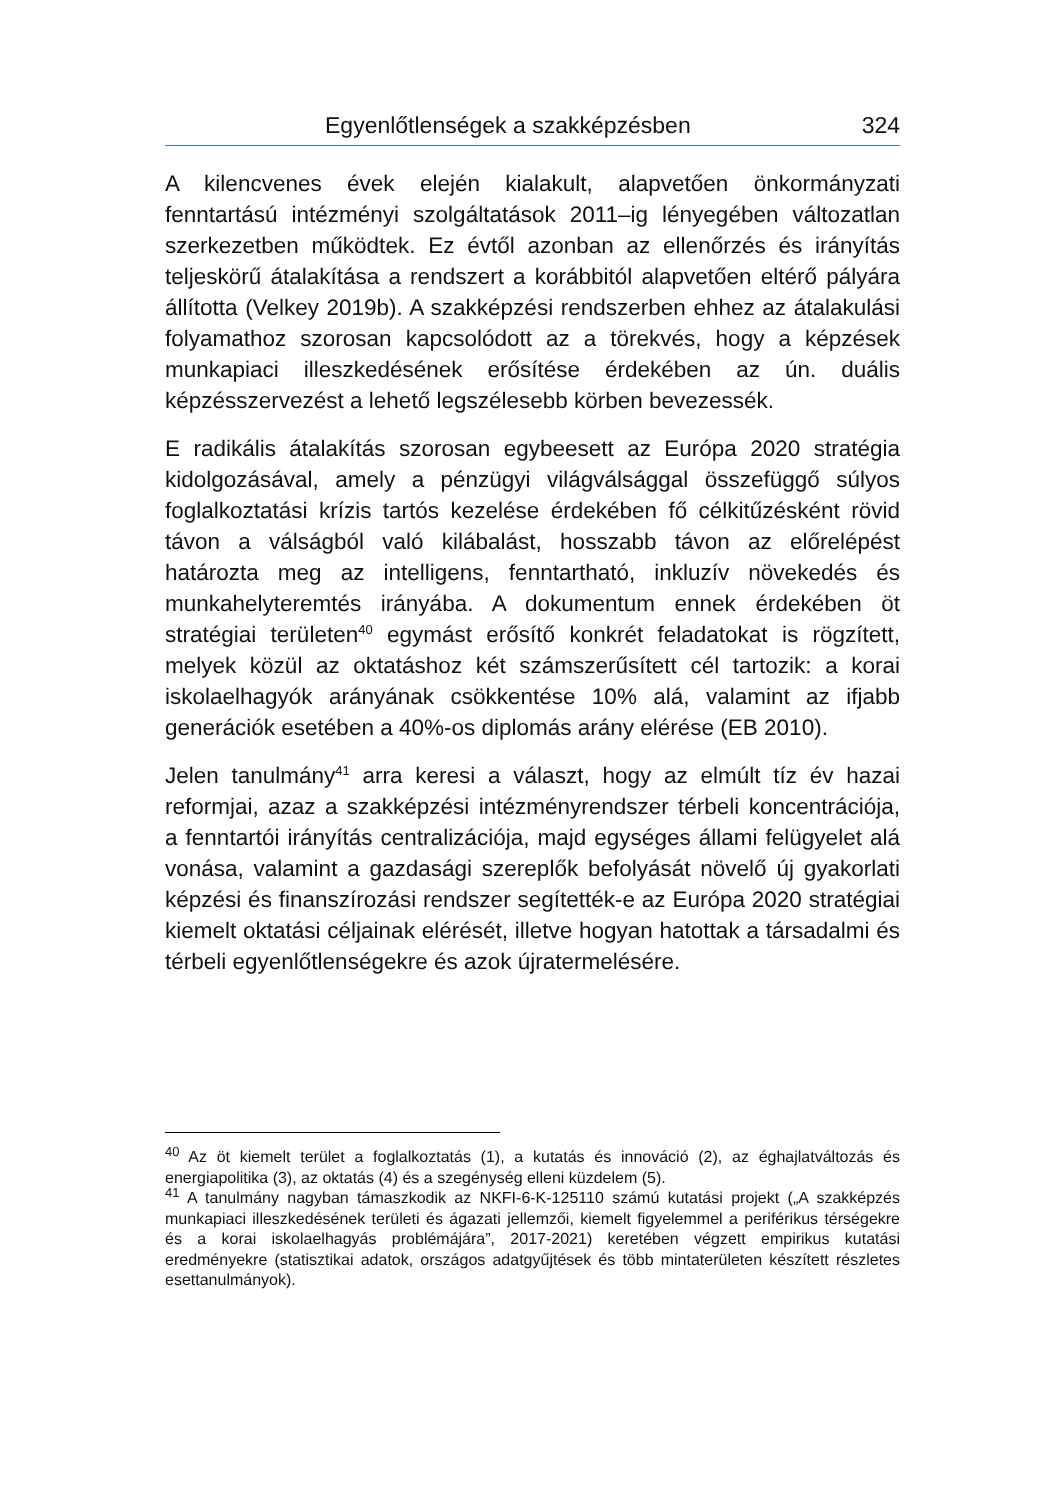Egyenlőtlenségek a szakképzésben 324
A kilencvenes évek elején kialakult, alapvetően önkormányzati fenntartású intézményi szolgáltatások 2011–ig lényegében változatlan szerkezetben működtek. Ez évtől azonban az ellenőrzés és irányítás teljeskörű átalakítása a rendszert a korábbitól alapvetően eltérő pályára állította (Velkey 2019b). A szakképzési rendszerben ehhez az átalakulási folyamathoz szorosan kapcsolódott az a törekvés, hogy a képzések munkapiaci illeszkedésének erősítése érdekében az ún. duális képzésszervezést a lehető legszélesebb körben bevezessék.
E radikális átalakítás szorosan egybeesett az Európa 2020 stratégia kidolgozásával, amely a pénzügyi világválsággal összefüggő súlyos foglalkoztatási krízis tartós kezelése érdekében fő célkitűzésként rövid távon a válságból való kilábalást, hosszabb távon az előrelépést határozta meg az intelligens, fenntartható, inkluzív növekedés és munkahelyteremtés irányába. A dokumentum ennek érdekében öt stratégiai területen<sup>40</sup> egymást erősítő konkrét feladatokat is rögzített, melyek közül az oktatáshoz két számszerűsített cél tartozik: a korai iskolaelhagyók arányának csökkentése 10% alá, valamint az ifjabb generációk esetében a 40%-os diplomás arány elérése (EB 2010).
Jelen tanulmány<sup>41</sup> arra keresi a választ, hogy az elmúlt tíz év hazai reformjai, azaz a szakképzési intézményrendszer térbeli koncentrációja, a fenntartói irányítás centralizációja, majd egységes állami felügyelet alá vonása, valamint a gazdasági szereplők befolyását növelő új gyakorlati képzési és finanszírozási rendszer segítették-e az Európa 2020 stratégiai kiemelt oktatási céljainak elérését, illetve hogyan hatottak a társadalmi és térbeli egyenlőtlenségekre és azok újratermelésére.
<sup>40</sup> Az öt kiemelt terület a foglalkoztatás (1), a kutatás és innováció (2), az éghajlatváltozás és energiapolitika (3), az oktatás (4) és a szegénység elleni küzdelem (5).
<sup>41</sup> A tanulmány nagyban támaszkodik az NKFI-6-K-125110 számú kutatási projekt („A szakképzés munkapiaci illeszkedésének területi és ágazati jellemzői, kiemelt figyelemmel a periférikus térségekre és a korai iskolaelhagyás problémájára”, 2017-2021) keretében végzett empirikus kutatási eredményekre (statisztikai adatok, országos adatgyűjtések és több mintaterületen készített részletes esettanulmányok).